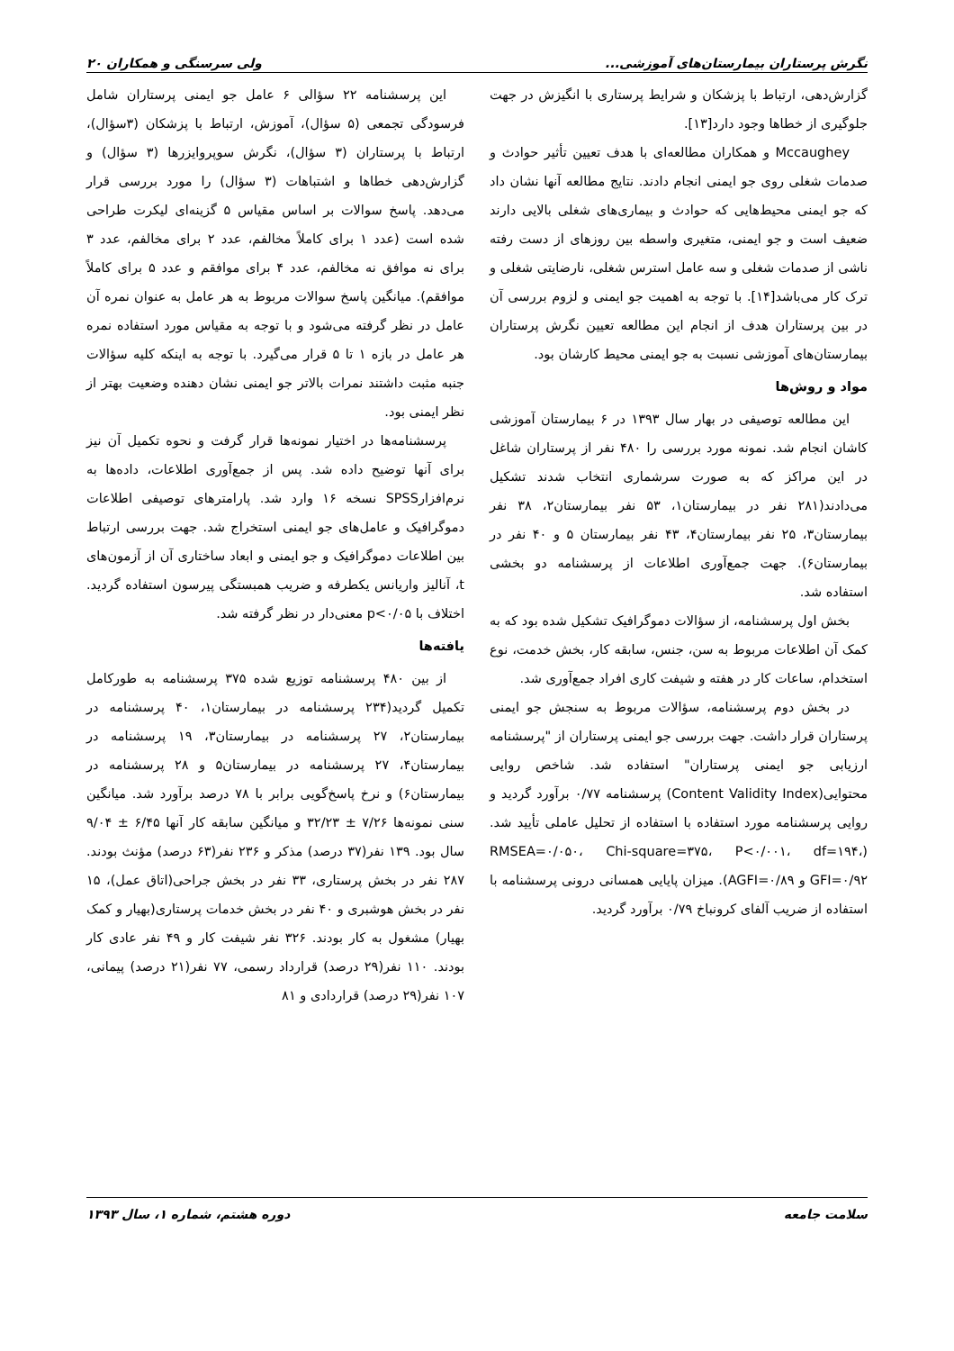نگرش پرستاران بیمارستان‌های آموزشی... ولی سرسنگی و همکاران ۲۰
گزارش‌دهی، ارتباط با پزشکان و شرایط پرستاری با انگیزش در جهت جلوگیری از خطاها وجود دارد[۱۳].
Mccaughey و همکاران مطالعه‌ای با هدف تعیین تأثیر حوادث و صدمات شغلی روی جو ایمنی انجام دادند. نتایج مطالعه آنها نشان داد که جو ایمنی محیط‌هایی که حوادث و بیماری‌های شغلی بالایی دارند ضعیف است و جو ایمنی، متغیری واسطه بین روزهای از دست رفته ناشی از صدمات شغلی و سه عامل استرس شغلی، نارضایتی شغلی و ترک کار می‌باشد[۱۴]. با توجه به اهمیت جو ایمنی و لزوم بررسی آن در بین پرستاران هدف از انجام این مطالعه تعیین نگرش پرستاران بیمارستان‌های آموزشی نسبت به جو ایمنی محیط کارشان بود.
مواد و روش‌ها
این مطالعه توصیفی در بهار سال ۱۳۹۳ در ۶ بیمارستان آموزشی کاشان انجام شد. نمونه مورد بررسی را ۴۸۰ نفر از پرستاران شاغل در این مراکز که به صورت سرشماری انتخاب شدند تشکیل می‌دادند(۲۸۱ نفر در بیمارستان۱، ۵۳ نفر بیمارستان۲، ۳۸ نفر بیمارستان۳، ۲۵ نفر بیمارستان۴، ۴۳ نفر بیمارستان ۵ و ۴۰ نفر در بیمارستان۶). جهت جمع‌آوری اطلاعات از پرسشنامه دو بخشی استفاده شد.
بخش اول پرسشنامه، از سؤالات دموگرافیک تشکیل شده بود که به کمک آن اطلاعات مربوط به سن، جنس، سابقه کار، بخش خدمت، نوع استخدام، ساعات کار در هفته و شیفت کاری افراد جمع‌آوری شد.
در بخش دوم پرسشنامه، سؤالات مربوط به سنجش جو ایمنی پرستاران قرار داشت. جهت بررسی جو ایمنی پرستاران از "پرسشنامه ارزیابی جو ایمنی پرستاران" استفاده شد. شاخص روایی محتوایی(Content Validity Index) پرسشنامه ۰/۷۷ برآورد گردید و روایی پرسشنامه مورد استفاده با استفاده از تحلیل عاملی تأیید شد. (RMSEA=۰/۰۵۰، Chi-square=۳۷۵، P<۰/۰۰۱، df=۱۹۴، GFI=۰/۹۲ و AGFI=۰/۸۹). میزان پایایی همسانی درونی پرسشنامه با استفاده از ضریب آلفای کرونباخ ۰/۷۹ برآورد گردید.
این پرسشنامه ۲۲ سؤالی ۶ عامل جو ایمنی پرستاران شامل فرسودگی تجمعی (۵ سؤال)، آموزش، ارتباط با پزشکان (۳سؤال)، ارتباط با پرستاران (۳ سؤال)، نگرش سوپروایزرها (۳ سؤال) و گزارش‌دهی خطاها و اشتباهات (۳ سؤال) را مورد بررسی قرار می‌دهد. پاسخ سوالات بر اساس مقیاس ۵ گزینه‌ای لیکرت طراحی شده است (عدد ۱ برای کاملاً مخالفم، عدد ۲ برای مخالفم، عدد ۳ برای نه موافق نه مخالفم، عدد ۴ برای موافقم و عدد ۵ برای کاملاً موافقم). میانگین پاسخ سوالات مربوط به هر عامل به عنوان نمره آن عامل در نظر گرفته می‌شود و با توجه به مقیاس مورد استفاده نمره هر عامل در بازه ۱ تا ۵ قرار می‌گیرد. با توجه به اینکه کلیه سؤالات جنبه مثبت داشتند نمرات بالاتر جو ایمنی نشان دهنده وضعیت بهتر از نظر ایمنی بود.
پرسشنامه‌ها در اختیار نمونه‌ها قرار گرفت و نحوه تکمیل آن نیز برای آنها توضیح داده شد. پس از جمع‌آوری اطلاعات، داده‌ها به نرم‌افزارSPSS نسخه ۱۶ وارد شد. پارامترهای توصیفی اطلاعات دموگرافیک و عامل‌های جو ایمنی استخراج شد. جهت بررسی ارتباط بین اطلاعات دموگرافیک و جو ایمنی و ابعاد ساختاری آن از آزمون‌های t، آنالیز واریانس یکطرفه و ضریب همبستگی پیرسون استفاده گردید. اختلاف با p<۰/۰۵ معنی‌دار در نظر گرفته شد.
یافته‌ها
از بین ۴۸۰ پرسشنامه توزیع شده ۳۷۵ پرسشنامه به طورکامل تکمیل گردید(۲۳۴ پرسشنامه در بیمارستان۱، ۴۰ پرسشنامه در بیمارستان۲، ۲۷ پرسشنامه در بیمارستان۳، ۱۹ پرسشنامه در بیمارستان۴، ۲۷ پرسشنامه در بیمارستان۵ و ۲۸ پرسشنامه در بیمارستان۶) و نرخ پاسخ‌گویی برابر با ۷۸ درصد برآورد شد. میانگین سنی نمونه‌ها ۷/۲۶ ± ۳۲/۲۳ و میانگین سابقه کار آنها ۶/۴۵ ± ۹/۰۴ سال بود. ۱۳۹ نفر(۳۷ درصد) مذکر و ۲۳۶ نفر(۶۳ درصد) مؤنث بودند. ۲۸۷ نفر در بخش پرستاری، ۳۳ نفر در بخش جراحی(اتاق عمل)، ۱۵ نفر در بخش هوشبری و ۴۰ نفر در بخش خدمات پرستاری(بهیار و کمک بهیار) مشغول به کار بودند. ۳۲۶ نفر شیفت کار و ۴۹ نفر عادی کار بودند. ۱۱۰ نفر(۲۹ درصد) قرارداد رسمی، ۷۷ نفر(۲۱ درصد) پیمانی، ۱۰۷ نفر(۲۹ درصد) قراردادی و ۸۱
سلامت جامعه دوره هشتم، شماره ۱، سال ۱۳۹۳